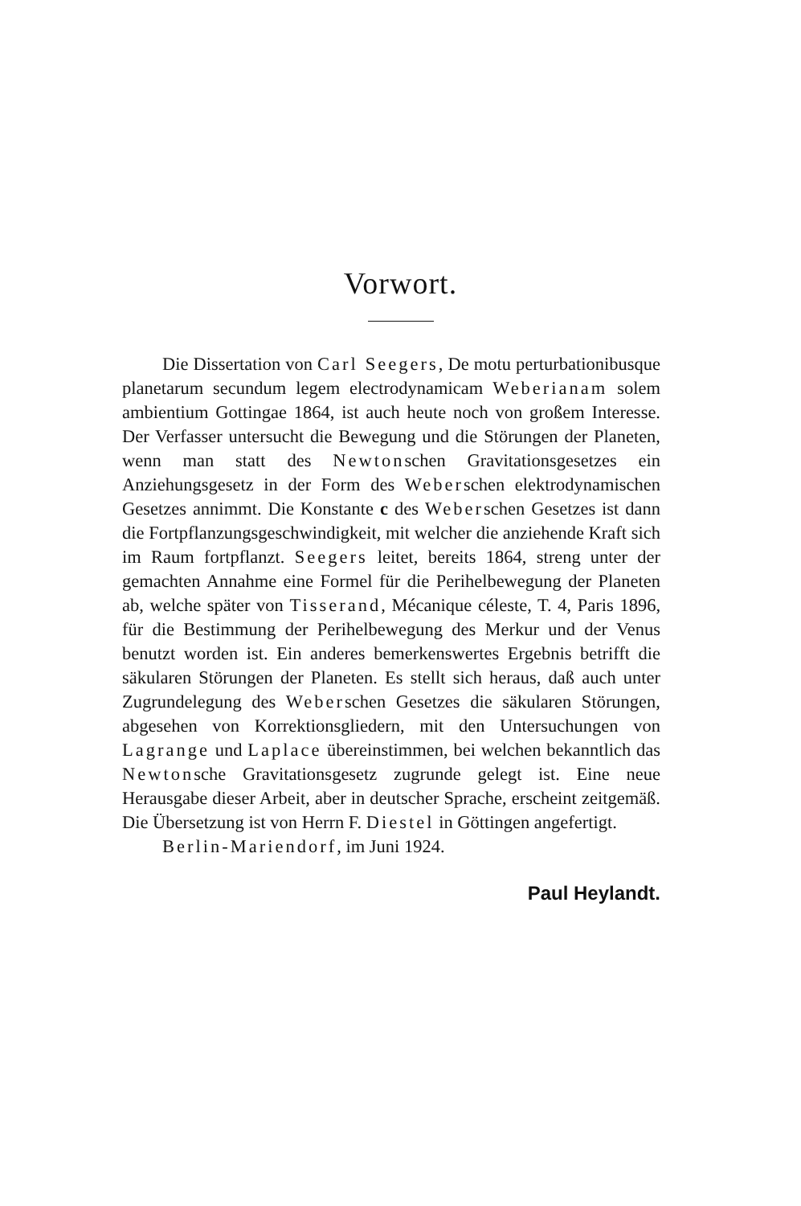Vorwort.
Die Dissertation von Carl Seegers, De motu perturbationibusque planetarum secundum legem electrodynamicam Weberianam solem ambientium Gottingae 1864, ist auch heute noch von großem Interesse. Der Verfasser untersucht die Bewegung und die Störungen der Planeten, wenn man statt des Newtonschen Gravitationsgesetzes ein Anziehungsgesetz in der Form des Weberschen elektrodynamischen Gesetzes annimmt. Die Konstante c des Weberschen Gesetzes ist dann die Fortpflanzungsgeschwindigkeit, mit welcher die anziehende Kraft sich im Raum fortpflanzt. Seegers leitet, bereits 1864, streng unter der gemachten Annahme eine Formel für die Perihelbewegung der Planeten ab, welche später von Tisserand, Mécanique céleste, T. 4, Paris 1896, für die Bestimmung der Perihelbewegung des Merkur und der Venus benutzt worden ist. Ein anderes bemerkenswertes Ergebnis betrifft die säkularen Störungen der Planeten. Es stellt sich heraus, daß auch unter Zugrundelegung des Weberschen Gesetzes die säkularen Störungen, abgesehen von Korrektionsgliedern, mit den Untersuchungen von Lagrange und Laplace übereinstimmen, bei welchen bekanntlich das Newtonsche Gravitationsgesetz zugrunde gelegt ist. Eine neue Herausgabe dieser Arbeit, aber in deutscher Sprache, erscheint zeitgemäß. Die Übersetzung ist von Herrn F. Diestel in Göttingen angefertigt.
Berlin-Mariendorf, im Juni 1924.
Paul Heylandt.